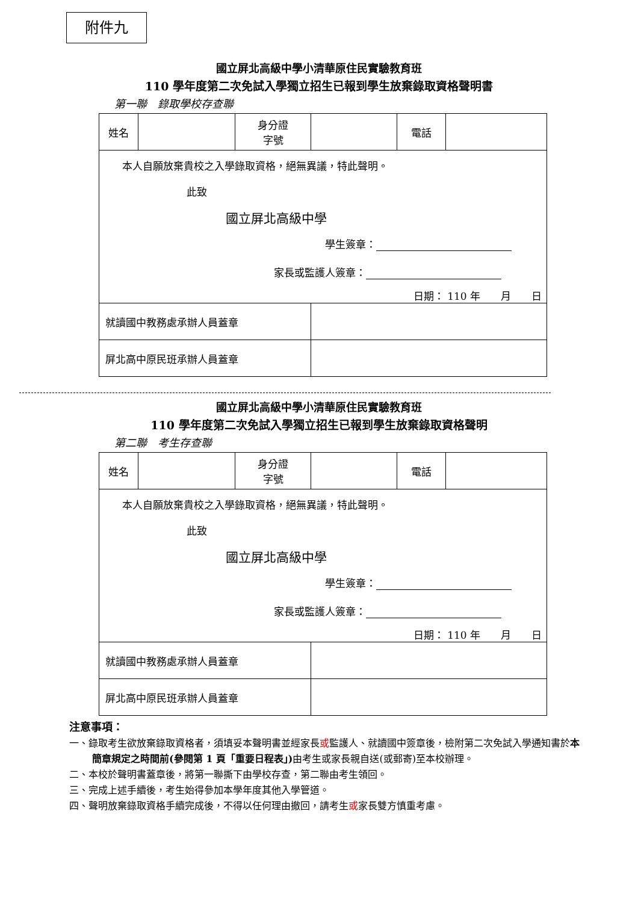附件九
國立屏北高級中學小清華原住民實驗教育班
110 學年度第二次免試入學獨立招生已報到學生放棄錄取資格聲明書
第一聯　錄取學校存查聯
| 姓名 | | 身分證 字號 | | 電話 | |
| 本人自願放棄貴校之入學錄取資格，絕無異議，特此聲明。 此致 國立屏北高級中學 學生簽章： 家長或監護人簽章： 日期： 110 年 月 日 | | | | | |
| 就讀國中教務處承辦人員蓋章 | | | | | |
| 屏北高中原民班承辦人員蓋章 | | | | | |
國立屏北高級中學小清華原住民實驗教育班
110 學年度第二次免試入學獨立招生已報到學生放棄錄取資格聲明
第二聯　考生存查聯
| 姓名 | | 身分證 字號 | | 電話 | |
| 本人自願放棄貴校之入學錄取資格，絕無異議，特此聲明。 此致 國立屏北高級中學 學生簽章： 家長或監護人簽章： 日期： 110 年 月 日 | | | | | |
| 就讀國中教務處承辦人員蓋章 | | | | | |
| 屏北高中原民班承辦人員蓋章 | | | | | |
注意事項：
一、錄取考生欲放棄錄取資格者，須填妥本聲明書並經家長或監護人、就讀國中簽章後，檢附第二次免試入學通知書於本簡章規定之時間前(參閱第 1 頁「重要日程表」) 由考生或家長親自送(或郵寄)至本校辦理。
二、本校於聲明書蓋章後，將第一聯撕下由學校存查，第二聯由考生領回。
三、完成上述手續後，考生始得參加本學年度其他入學管道。
四、聲明放棄錄取資格手續完成後，不得以任何理由撤回，請考生或家長雙方慎重考慮。